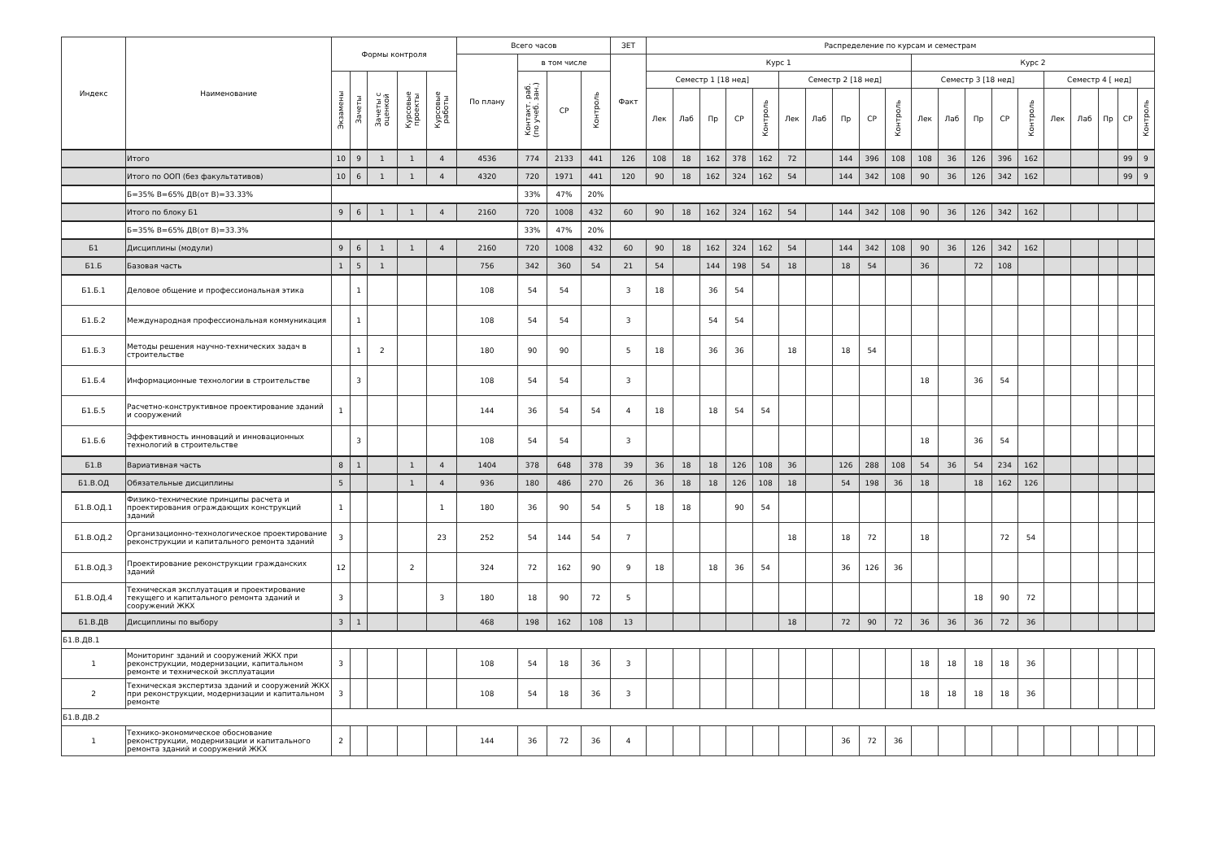| Индекс | Наименование | Формы контроля | | | | | Всего часов | | | | ЗЕТ | Распределение по курсам и семестрам | | | | | | | | | | | | | | | | | | | |
| --- | --- | --- | --- | --- | --- | --- | --- | --- | --- | --- | --- | --- | --- | --- | --- | --- | --- | --- | --- | --- | --- | --- | --- | --- | --- | --- | --- | --- | --- | --- | --- |
| | | | | | | | По плану | в том числе | | | Факт | Курс 1 | | | | | | | | | | Курс 2 | | | | | | | | | |
| | | Экзамены | Зачеты | Зачеты с оценкой | Курсовые проекты | Курсовые работы | | Контакт. раб. (по учеб. зан.) | СР | Контроль | | Семестр 1 [18 нед] | | | | | Семестр 2 [18 нед] | | | | | Семестр 3 [18 нед] | | | | | Семестр 4 [ нед] | | | | |
| | | | | | | | | | | | | Лек | Лаб | Пр | СР | Контроль | Лек | Лаб | Пр | СР | Контроль | Лек | Лаб | Пр | СР | Контроль | Лек | Лаб | Пр | СР | Контроль |
| | Итого | 10 | 9 | 1 | 1 | 4 | 4536 | 774 | 2133 | 441 | 126 | 108 | 18 | 162 | 378 | 162 | 72 | | 144 | 396 | 108 | 108 | 36 | 126 | 396 | 162 | | | | 99 | 9 |
| | Итого по ООП (без факультативов) | 10 | 6 | 1 | 1 | 4 | 4320 | 720 | 1971 | 441 | 120 | 90 | 18 | 162 | 324 | 162 | 54 | | 144 | 342 | 108 | 90 | 36 | 126 | 342 | 162 | | | | 99 | 9 |
| | Б=35% В=65% ДВ(от В)=33.33% | | | | | | | 33% | 47% | 20% | | | | | | | | | | | | | | | | | | | | | |
| | Итого по блоку Б1 | 9 | 6 | 1 | 1 | 4 | 2160 | 720 | 1008 | 432 | 60 | 90 | 18 | 162 | 324 | 162 | 54 | | 144 | 342 | 108 | 90 | 36 | 126 | 342 | 162 | | | | | |
| | Б=35% В=65% ДВ(от В)=33.3% | | | | | | | 33% | 47% | 20% | | | | | | | | | | | | | | | | | | | | | |
| Б1 | Дисциплины (модули) | 9 | 6 | 1 | 1 | 4 | 2160 | 720 | 1008 | 432 | 60 | 90 | 18 | 162 | 324 | 162 | 54 | | 144 | 342 | 108 | 90 | 36 | 126 | 342 | 162 | | | | | |
| Б1.Б | Базовая часть | 1 | 5 | 1 | | | 756 | 342 | 360 | 54 | 21 | 54 | | 144 | 198 | 54 | 18 | | 18 | 54 | | 36 | | 72 | 108 | | | | | | |
| Б1.Б.1 | Деловое общение и профессиональная этика | | 1 | | | | 108 | 54 | 54 | | 3 | 18 | | 36 | 54 | | | | | | | | | | | | | | | | |
| Б1.Б.2 | Международная профессиональная коммуникация | | 1 | | | | 108 | 54 | 54 | | 3 | | | 54 | 54 | | | | | | | | | | | | | | | | |
| Б1.Б.3 | Методы решения научно-технических задач в строительстве | | 1 | 2 | | | 180 | 90 | 90 | | 5 | 18 | | 36 | 36 | | 18 | | 18 | 54 | | | | | | | | | | | |
| Б1.Б.4 | Информационные технологии в строительстве | | 3 | | | | 108 | 54 | 54 | | 3 | | | | | | | | | | | 18 | | 36 | 54 | | | | | | |
| Б1.Б.5 | Расчетно-конструктивное проектирование зданий и сооружений | 1 | | | | | 144 | 36 | 54 | 54 | 4 | 18 | | 18 | 54 | 54 | | | | | | | | | | | | | | | |
| Б1.Б.6 | Эффективность инноваций и инновационных технологий в строительстве | | 3 | | | | 108 | 54 | 54 | | 3 | | | | | | | | | | | 18 | | 36 | 54 | | | | | | |
| Б1.В | Вариативная часть | 8 | 1 | | 1 | 4 | 1404 | 378 | 648 | 378 | 39 | 36 | 18 | 18 | 126 | 108 | 36 | | 126 | 288 | 108 | 54 | 36 | 54 | 234 | 162 | | | | | |
| Б1.В.ОД | Обязательные дисциплины | 5 | | | 1 | 4 | 936 | 180 | 486 | 270 | 26 | 36 | 18 | 18 | 126 | 108 | 18 | | 54 | 198 | 36 | 18 | | 18 | 162 | 126 | | | | | |
| Б1.В.ОД.1 | Физико-технические принципы расчета и проектирования ограждающих конструкций зданий | 1 | | | | 1 | 180 | 36 | 90 | 54 | 5 | 18 | 18 | | 90 | 54 | | | | | | | | | | | | | | | |
| Б1.В.ОД.2 | Организационно-технологическое проектирование реконструкции и капитального ремонта зданий | 3 | | | | 23 | 252 | 54 | 144 | 54 | 7 | | | | | | 18 | | 18 | 72 | | 18 | | | 72 | 54 | | | | | |
| Б1.В.ОД.3 | Проектирование реконструкции гражданских зданий | 12 | | | 2 | | 324 | 72 | 162 | 90 | 9 | 18 | | 18 | 36 | 54 | | | 36 | 126 | 36 | | | | | | | | | | |
| Б1.В.ОД.4 | Техническая эксплуатация и проектирование текущего и капитального ремонта зданий и сооружений ЖКХ | 3 | | | | 3 | 180 | 18 | 90 | 72 | 5 | | | | | | | | | | | | | 18 | 90 | 72 | | | | | |
| Б1.В.ДВ | Дисциплины по выбору | 3 | 1 | | | | 468 | 198 | 162 | 108 | 13 | | | | | | 18 | | 72 | 90 | 72 | 36 | 36 | 36 | 72 | 36 | | | | | |
| Б1.В.ДВ.1 | | | | | | | | | | | | | | | | | | | | | | | | | | | | | | | |
| 1 | Мониторинг зданий и сооружений ЖКХ при реконструкции, модернизации, капитальном ремонте и технической эксплуатации | 3 | | | | | 108 | 54 | 18 | 36 | 3 | | | | | | | | | | | 18 | 18 | 18 | 18 | 36 | | | | | |
| 2 | Техническая экспертиза зданий и сооружений ЖКХ при реконструкции, модернизации и капитальном ремонте | 3 | | | | | 108 | 54 | 18 | 36 | 3 | | | | | | | | | | | 18 | 18 | 18 | 18 | 36 | | | | | |
| Б1.В.ДВ.2 | | | | | | | | | | | | | | | | | | | | | | | | | | | | | | | |
| 1 | Технико-экономическое обоснование реконструкции, модернизации и капитального ремонта зданий и сооружений ЖКХ | 2 | | | | | 144 | 36 | 72 | 36 | 4 | | | | | | | | 36 | 72 | 36 | | | | | | | | | | |